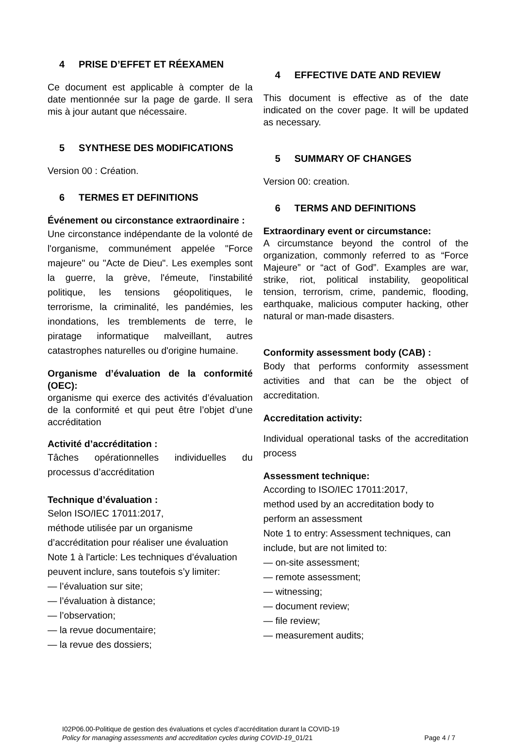4 PRISE D’EFFET ET RÉEXAMEN
Ce document est applicable à compter de la date mentionnée sur la page de garde. Il sera mis à jour autant que nécessaire.
5 SYNTHESE DES MODIFICATIONS
Version 00 : Création.
6 TERMES ET DEFINITIONS
Événement ou circonstance extraordinaire :
Une circonstance indépendante de la volonté de l'organisme, communément appelée "Force majeure" ou "Acte de Dieu". Les exemples sont la guerre, la grève, l'émeute, l'instabilité politique, les tensions géopolitiques, le terrorisme, la criminalité, les pandémies, les inondations, les tremblements de terre, le piratage informatique malveillant, autres catastrophes naturelles ou d'origine humaine.
Organisme d’évaluation de la conformité (OEC):
organisme qui exerce des activités d’évaluation de la conformité et qui peut être l’objet d’une accréditation
Activité d’accréditation :
Tâches opérationnelles individuelles du processus d’accréditation
Technique d’évaluation :
Selon ISO/IEC 17011:2017,
méthode utilisée par un organisme d’accréditation pour réaliser une évaluation
Note 1 à l'article: Les techniques d’évaluation peuvent inclure, sans toutefois s’y limiter:
— l’évaluation sur site;
— l’évaluation à distance;
— l’observation;
— la revue documentaire;
— la revue des dossiers;
4 EFFECTIVE DATE AND REVIEW
This document is effective as of the date indicated on the cover page. It will be updated as necessary.
5 SUMMARY OF CHANGES
Version 00: creation.
6 TERMS AND DEFINITIONS
Extraordinary event or circumstance:
A circumstance beyond the control of the organization, commonly referred to as “Force Majeure” or “act of God”. Examples are war, strike, riot, political instability, geopolitical tension, terrorism, crime, pandemic, flooding, earthquake, malicious computer hacking, other natural or man-made disasters.
Conformity assessment body (CAB) :
Body that performs conformity assessment activities and that can be the object of accreditation.
Accreditation activity:
Individual operational tasks of the accreditation process
Assessment technique:
According to ISO/IEC 17011:2017,
method used by an accreditation body to perform an assessment
Note 1 to entry: Assessment techniques, can include, but are not limited to:
— on-site assessment;
— remote assessment;
— witnessing;
— document review;
— file review;
— measurement audits;
I02P06.00-Politique de gestion des évaluations et cycles d’accréditation durant la COVID-19
Policy for managing assessments and accreditation cycles during COVID-19_01/21
Page 4 / 7